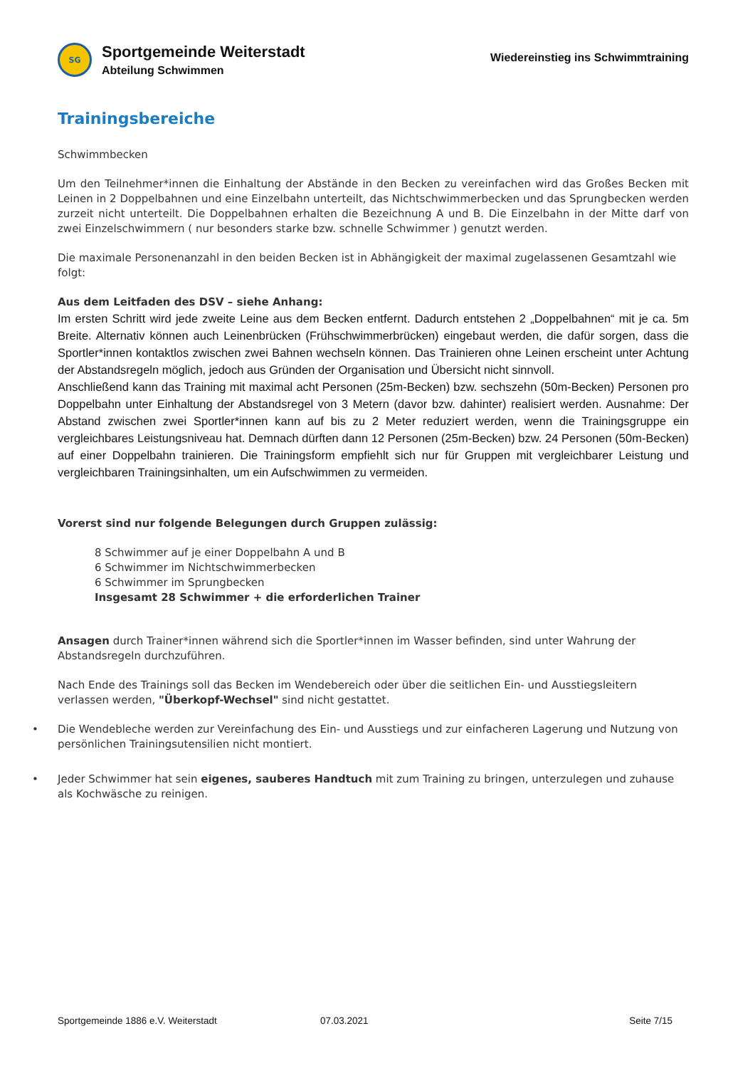SG
Sportgemeinde Weiterstadt
Abteilung Schwimmen
Wiedereinstieg ins Schwimmtraining
Trainingsbereiche
Schwimmbecken
Um den Teilnehmer*innen die Einhaltung der Abstände in den Becken zu vereinfachen wird das Großes Becken mit Leinen in 2 Doppelbahnen und eine Einzelbahn unterteilt, das Nichtschwimmerbecken und das Sprungbecken werden zurzeit nicht unterteilt. Die Doppelbahnen erhalten die Bezeichnung A und B. Die Einzelbahn in der Mitte darf von zwei Einzelschwimmern ( nur besonders starke bzw. schnelle Schwimmer ) genutzt werden.
Die maximale Personenanzahl in den beiden Becken ist in Abhängigkeit der maximal zugelassenen Gesamtzahl wie folgt:
Aus dem Leitfaden des DSV – siehe Anhang:
Im ersten Schritt wird jede zweite Leine aus dem Becken entfernt. Dadurch entstehen 2 „Doppelbahnen“ mit je ca. 5m Breite. Alternativ können auch Leinenbrücken (Frühschwimmerbrücken) eingebaut werden, die dafür sorgen, dass die Sportler*innen kontaktlos zwischen zwei Bahnen wechseln können. Das Trainieren ohne Leinen erscheint unter Achtung der Abstandsregeln möglich, jedoch aus Gründen der Organisation und Übersicht nicht sinnvoll.
Anschließend kann das Training mit maximal acht Personen (25m-Becken) bzw. sechszehn (50m-Becken) Personen pro Doppelbahn unter Einhaltung der Abstandsregel von 3 Metern (davor bzw. dahinter) realisiert werden. Ausnahme: Der Abstand zwischen zwei Sportler*innen kann auf bis zu 2 Meter reduziert werden, wenn die Trainingsgruppe ein vergleichbares Leistungsniveau hat. Demnach dürften dann 12 Personen (25m-Becken) bzw. 24 Personen (50m-Becken) auf einer Doppelbahn trainieren. Die Trainingsform empfiehlt sich nur für Gruppen mit vergleichbarer Leistung und vergleichbaren Trainingsinhalten, um ein Aufschwimmen zu vermeiden.
Vorerst sind nur folgende Belegungen durch Gruppen zulässig:
8 Schwimmer auf je einer Doppelbahn A und B
6 Schwimmer im Nichtschwimmerbecken
6 Schwimmer im Sprungbecken
Insgesamt 28 Schwimmer + die erforderlichen Trainer
Ansagen durch Trainer*innen während sich die Sportler*innen im Wasser befinden, sind unter Wahrung der Abstandsregeln durchzuführen.
Nach Ende des Trainings soll das Becken im Wendebereich oder über die seitlichen Ein- und Ausstiegsleitern verlassen werden, "Überkopf-Wechsel" sind nicht gestattet.
• Die Wendebleche werden zur Vereinfachung des Ein- und Ausstiegs und zur einfacheren Lagerung und Nutzung von persönlichen Trainingsutensilien nicht montiert.
• Jeder Schwimmer hat sein eigenes, sauberes Handtuch mit zum Training zu bringen, unterzulegen und zuhause als Kochwäsche zu reinigen.
Sportgemeinde 1886 e.V. Weiterstadt 07.03.2021 Seite 7/15